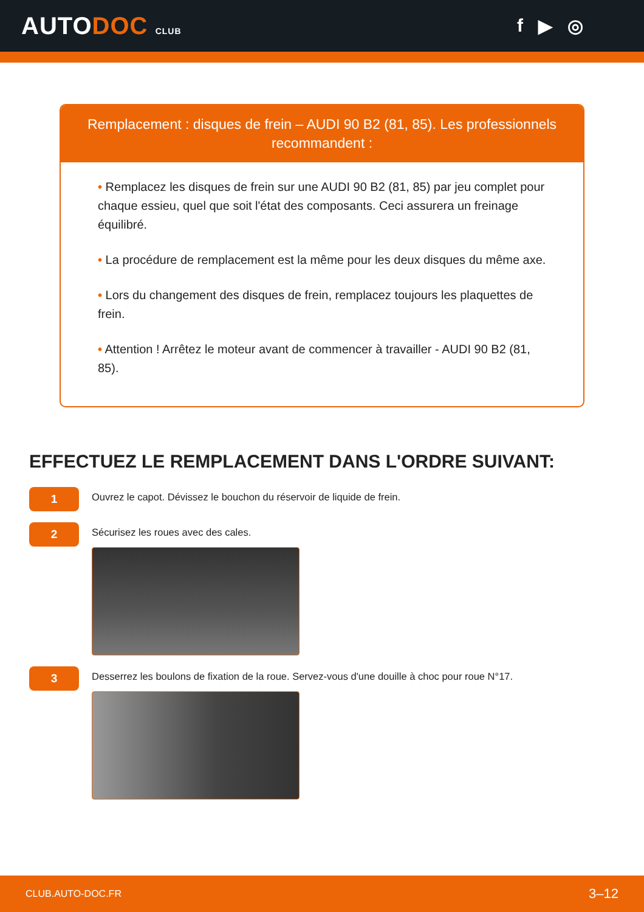AUTODOC CLUB
f ▶ ◎
Remplacement : disques de frein – AUDI 90 B2 (81, 85). Les professionnels recommandent :
• Remplacez les disques de frein sur une AUDI 90 B2 (81, 85) par jeu complet pour chaque essieu, quel que soit l'état des composants. Ceci assurera un freinage équilibré.
• La procédure de remplacement est la même pour les deux disques du même axe.
• Lors du changement des disques de frein, remplacez toujours les plaquettes de frein.
• Attention ! Arrêtez le moteur avant de commencer à travailler - AUDI 90 B2 (81, 85).
EFFECTUEZ LE REMPLACEMENT DANS L'ORDRE SUIVANT:
1
Ouvrez le capot. Dévissez le bouchon du réservoir de liquide de frein.
2
Sécurisez les roues avec des cales.
3
Desserrez les boulons de fixation de la roue. Servez-vous d'une douille à choc pour roue N°17.
CLUB.AUTO-DOC.FR 3–12